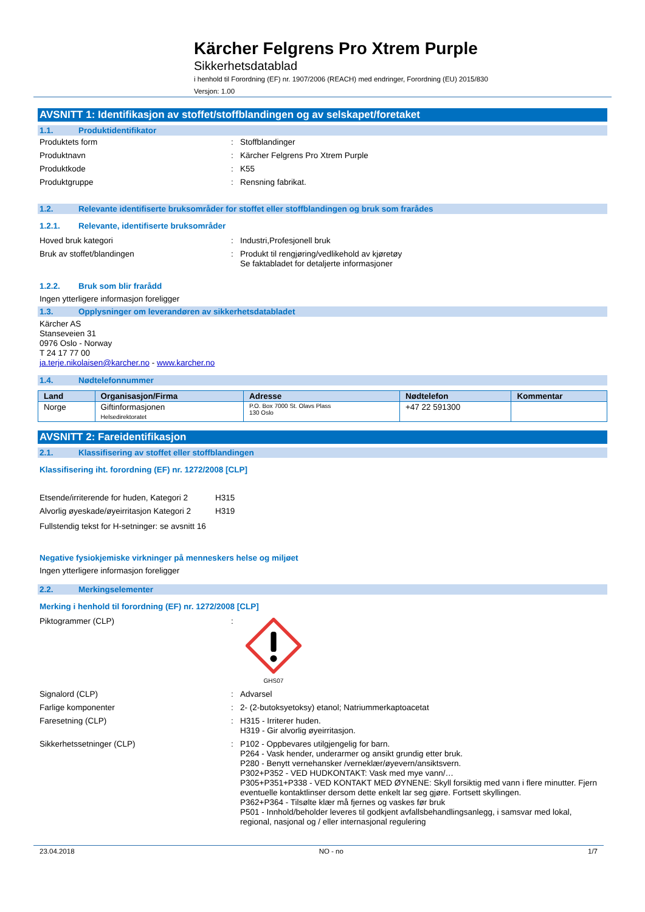Kärcher Felgrens Pro Xtrem Purple
Sikkerhetsdatablad
i henhold til Forordning (EF) nr. 1907/2006 (REACH) med endringer, Forordning (EU) 2015/830
Versjon: 1.00
AVSNITT 1: Identifikasjon av stoffet/stoffblandingen og av selskapet/foretaket
1.1. Produktidentifikator
Produktets form : Stoffblandinger
Produktnavn : Kärcher Felgrens Pro Xtrem Purple
Produktkode : K55
Produktgruppe : Rensning fabrikat.
1.2. Relevante identifiserte bruksområder for stoffet eller stoffblandingen og bruk som frarådes
1.2.1. Relevante, identifiserte bruksområder
Hoved bruk kategori : Industri,Profesjonell bruk
Bruk av stoffet/blandingen : Produkt til rengjøring/vedlikehold av kjøretøy
Se faktabladet for detaljerte informasjoner
1.2.2. Bruk som blir frarådd
Ingen ytterligere informasjon foreligger
1.3. Opplysninger om leverandøren av sikkerhetsdatabladet
Kärcher AS
Stanseveien 31
0976 Oslo - Norway
T 24 17 77 00
ja.terje.nikolaisen@karcher.no - www.karcher.no
1.4. Nødtelefonnummer
| Land | Organisasjon/Firma | Adresse | Nødtelefon | Kommentar |
| --- | --- | --- | --- | --- |
| Norge | Giftinformasjonen Helsedirektoratet | P.O. Box 7000 St. Olavs Plass 130 Oslo | +47 22 591300 | |
AVSNITT 2: Fareidentifikasjon
2.1. Klassifisering av stoffet eller stoffblandingen
Klassifisering iht. forordning (EF) nr. 1272/2008 [CLP]
Etsende/irriterende for huden, Kategori 2 H315
Alvorlig øyeskade/øyeirritasjon Kategori 2 H319
Fullstendig tekst for H-setninger: se avsnitt 16
Negative fysiokjemiske virkninger på menneskers helse og miljøet
Ingen ytterligere informasjon foreligger
2.2. Merkingselementer
Merking i henhold til forordning (EF) nr. 1272/2008 [CLP]
Piktogrammer (CLP) :
GHS07
Signalord (CLP) : Advarsel
Farlige komponenter : 2- (2-butoksyetoksy) etanol; Natriummerkaptoacetat
Faresetning (CLP) : H315 - Irriterer huden.
H319 - Gir alvorlig øyeirritasjon.
Sikkerhetssetninger (CLP) : P102 - Oppbevares utilgjengelig for barn.
P264 - Vask hender, underarmer og ansikt grundig etter bruk.
P280 - Benytt vernehansker /verneklær/øyevern/ansiktsvern.
P302+P352 - VED HUDKONTAKT: Vask med mye vann/…
P305+P351+P338 - VED KONTAKT MED ØYNENE: Skyll forsiktig med vann i flere minutter. Fjern eventuelle kontaktlinser dersom dette enkelt lar seg gjøre. Fortsett skyllingen.
P362+P364 - Tilsølte klær må fjernes og vaskes før bruk
P501 - Innhold/beholder leveres til godkjent avfallsbehandlingsanlegg, i samsvar med lokal, regional, nasjonal og / eller internasjonal regulering
23.04.2018 NO - no 1/7